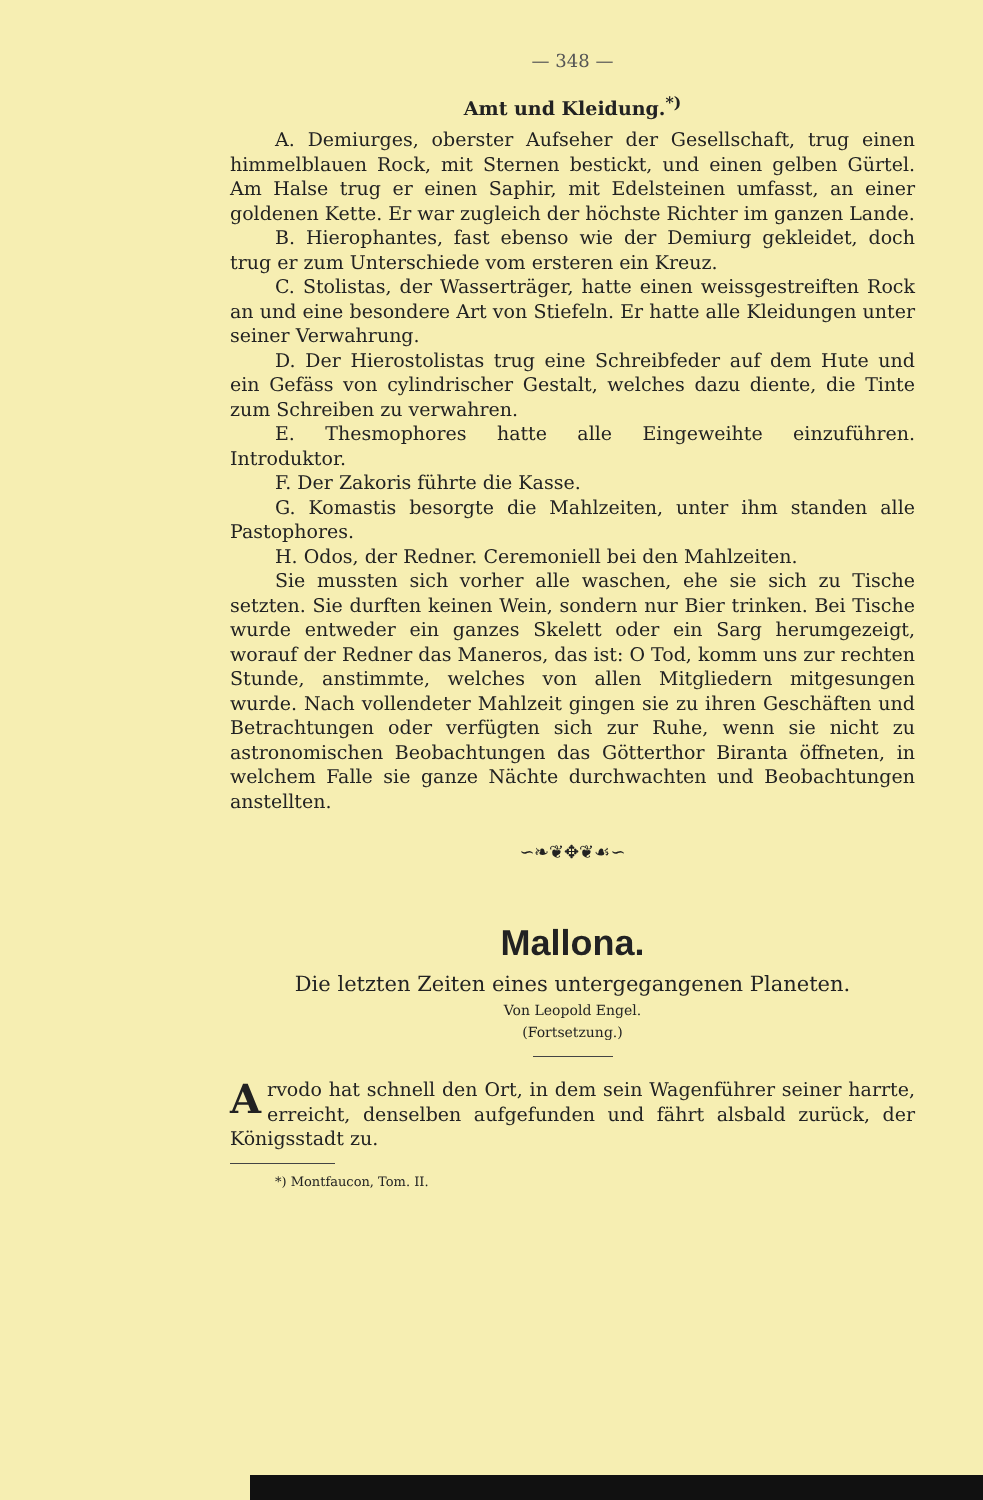— 348 —
Amt und Kleidung.<sup>*)</sup>
A. Demiurges, oberster Aufseher der Gesellschaft, trug einen himmelblauen Rock, mit Sternen bestickt, und einen gelben Gürtel. Am Halse trug er einen Saphir, mit Edelsteinen umfasst, an einer goldenen Kette. Er war zugleich der höchste Richter im ganzen Lande.
B. Hierophantes, fast ebenso wie der Demiurg gekleidet, doch trug er zum Unterschiede vom ersteren ein Kreuz.
C. Stolistas, der Wasserträger, hatte einen weissgestreiften Rock an und eine besondere Art von Stiefeln. Er hatte alle Kleidungen unter seiner Verwahrung.
D. Der Hierostolistas trug eine Schreibfeder auf dem Hute und ein Gefäss von cylindrischer Gestalt, welches dazu diente, die Tinte zum Schreiben zu verwahren.
E. Thesmophores hatte alle Eingeweihte einzuführen. Introduktor.
F. Der Zakoris führte die Kasse.
G. Komastis besorgte die Mahlzeiten, unter ihm standen alle Pastophores.
H. Odos, der Redner. Ceremoniell bei den Mahlzeiten.
Sie mussten sich vorher alle waschen, ehe sie sich zu Tische setzten. Sie durften keinen Wein, sondern nur Bier trinken. Bei Tische wurde entweder ein ganzes Skelett oder ein Sarg herumgezeigt, worauf der Redner das Maneros, das ist: O Tod, komm uns zur rechten Stunde, anstimmte, welches von allen Mitgliedern mitgesungen wurde. Nach vollendeter Mahlzeit gingen sie zu ihren Geschäften und Betrachtungen oder verfügten sich zur Ruhe, wenn sie nicht zu astronomischen Beobachtungen das Götterthor Biranta öffneten, in welchem Falle sie ganze Nächte durchwachten und Beobachtungen anstellten.
∽❧❦✥❦☙∽
Mallona.
Die letzten Zeiten eines untergegangenen Planeten.
Von Leopold Engel.
(Fortsetzung.)
Arvodo hat schnell den Ort, in dem sein Wagenführer seiner harrte, erreicht, denselben aufgefunden und fährt alsbald zurück, der Königsstadt zu.
*) Montfaucon, Tom. II.